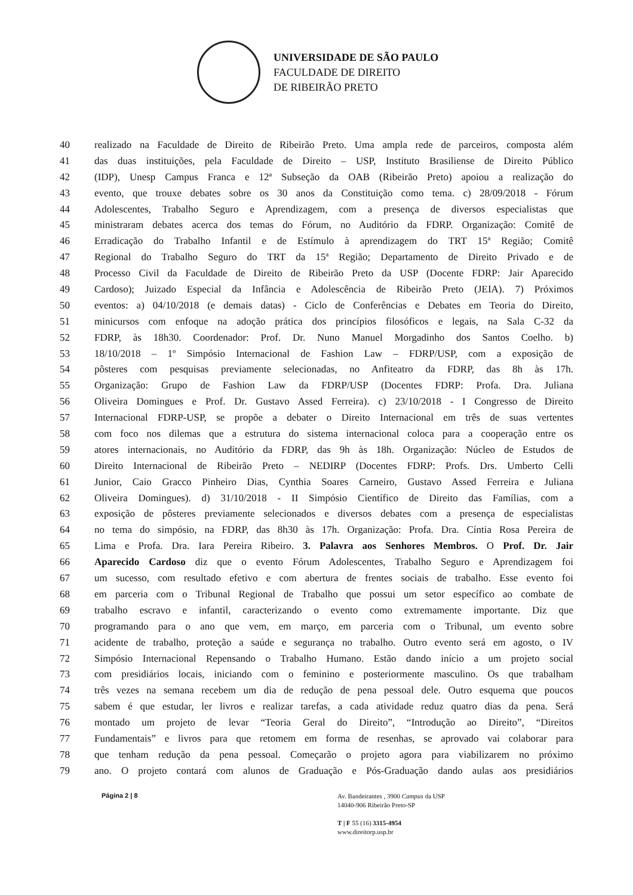UNIVERSIDADE DE SÃO PAULO
FACULDADE DE DIREITO
DE RIBEIRÃO PRETO
40 realizado na Faculdade de Direito de Ribeirão Preto. Uma ampla rede de parceiros, composta além
41 das duas instituições, pela Faculdade de Direito – USP, Instituto Brasiliense de Direito Público
42 (IDP), Unesp Campus Franca e 12ª Subseção da OAB (Ribeirão Preto) apoiou a realização do
43 evento, que trouxe debates sobre os 30 anos da Constituição como tema. c) 28/09/2018 - Fórum
44 Adolescentes, Trabalho Seguro e Aprendizagem, com a presença de diversos especialistas que
45 ministraram debates acerca dos temas do Fórum, no Auditório da FDRP. Organização: Comitê de
46 Erradicação do Trabalho Infantil e de Estímulo à aprendizagem do TRT 15ª Região; Comitê
47 Regional do Trabalho Seguro do TRT da 15ª Região; Departamento de Direito Privado e de
48 Processo Civil da Faculdade de Direito de Ribeirão Preto da USP (Docente FDRP: Jair Aparecido
49 Cardoso); Juizado Especial da Infância e Adolescência de Ribeirão Preto (JEIA). 7) Próximos
50 eventos: a) 04/10/2018 (e demais datas) - Ciclo de Conferências e Debates em Teoria do Direito,
51 minicursos com enfoque na adoção prática dos princípios filosóficos e legais, na Sala C-32 da
52 FDRP, às 18h30. Coordenador: Prof. Dr. Nuno Manuel Morgadinho dos Santos Coelho. b)
53 18/10/2018 – 1º Simpósio Internacional de Fashion Law – FDRP/USP, com a exposição de
54 pôsteres com pesquisas previamente selecionadas, no Anfiteatro da FDRP, das 8h às 17h.
55 Organização: Grupo de Fashion Law da FDRP/USP (Docentes FDRP: Profa. Dra. Juliana
56 Oliveira Domingues e Prof. Dr. Gustavo Assed Ferreira). c) 23/10/2018 - I Congresso de Direito
57 Internacional FDRP-USP, se propõe a debater o Direito Internacional em três de suas vertentes
58 com foco nos dilemas que a estrutura do sistema internacional coloca para a cooperação entre os
59 atores internacionais, no Auditório da FDRP, das 9h às 18h. Organização: Núcleo de Estudos de
60 Direito Internacional de Ribeirão Preto – NEDIRP (Docentes FDRP: Profs. Drs. Umberto Celli
61 Junior, Caio Gracco Pinheiro Dias, Cynthia Soares Carneiro, Gustavo Assed Ferreira e Juliana
62 Oliveira Domingues). d) 31/10/2018 - II Simpósio Científico de Direito das Famílias, com a
63 exposição de pôsteres previamente selecionados e diversos debates com a presença de especialistas
64 no tema do simpósio, na FDRP, das 8h30 às 17h. Organização: Profa. Dra. Cíntia Rosa Pereira de
65 Lima e Profa. Dra. Iara Pereira Ribeiro. 3. Palavra aos Senhores Membros. O Prof. Dr. Jair
66 Aparecido Cardoso diz que o evento Fórum Adolescentes, Trabalho Seguro e Aprendizagem foi
67 um sucesso, com resultado efetivo e com abertura de frentes sociais de trabalho. Esse evento foi
68 em parceria com o Tribunal Regional de Trabalho que possui um setor específico ao combate de
69 trabalho escravo e infantil, caracterizando o evento como extremamente importante. Diz que
70 programando para o ano que vem, em março, em parceria com o Tribunal, um evento sobre
71 acidente de trabalho, proteção a saúde e segurança no trabalho. Outro evento será em agosto, o IV
72 Simpósio Internacional Repensando o Trabalho Humano. Estão dando início a um projeto social
73 com presidiários locais, iniciando com o feminino e posteriormente masculino. Os que trabalham
74 três vezes na semana recebem um dia de redução de pena pessoal dele. Outro esquema que poucos
75 sabem é que estudar, ler livros e realizar tarefas, a cada atividade reduz quatro dias da pena. Será
76 montado um projeto de levar “Teoria Geral do Direito”, “Introdução ao Direito”, “Direitos
77 Fundamentais” e livros para que retomem em forma de resenhas, se aprovado vai colaborar para
78 que tenham redução da pena pessoal. Começarão o projeto agora para viabilizarem no próximo
79 ano. O projeto contará com alunos de Graduação e Pós-Graduação dando aulas aos presidiários
Página 2 | 8
Av. Bandeirantes , 3900 Campus da USP
14040-906 Ribeirão Preto-SP
T | F 55 (16) 3315-4954
www.direitorp.usp.br